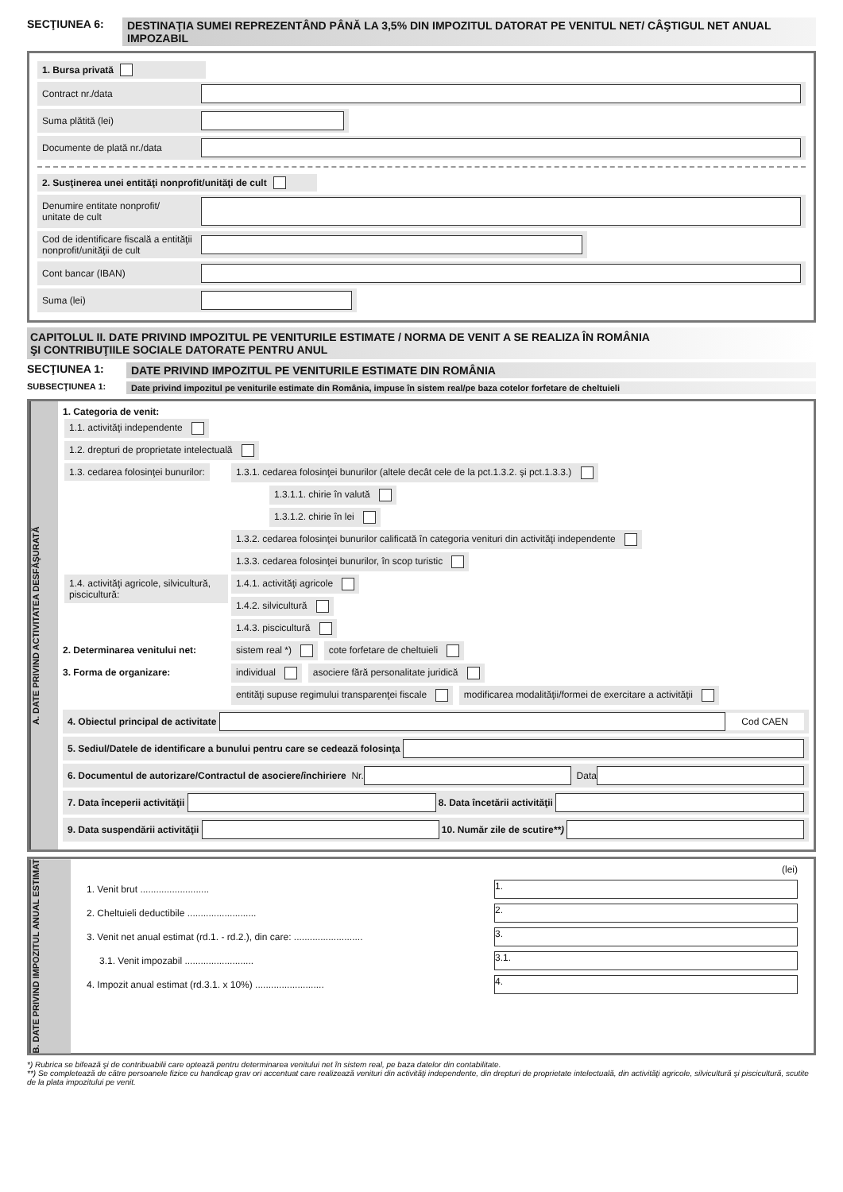SECŢIUNEA 6: DESTINAŢIA SUMEI REPREZENTÂND PÂNĂ LA 3,5% DIN IMPOZITUL DATORAT PE VENITUL NET/ CÂŞTIGUL NET ANUAL IMPOZABIL
1. Bursa privată
Contract nr./data
Suma plătită (lei)
Documente de plată nr./data
2. Susţinerea unei entităţi nonprofit/unităţi de cult
Denumire entitate nonprofit/
unitate de cult
Cod de identificare fiscală a entităţii nonprofit/unităţii de cult
Cont bancar (IBAN)
Suma (lei)
CAPITOLUL II. DATE PRIVIND IMPOZITUL PE VENITURILE ESTIMATE / NORMA DE VENIT A SE REALIZA ÎN ROMÂNIA
ŞI CONTRIBUŢIILE SOCIALE DATORATE PENTRU ANUL
SECŢIUNEA 1: DATE PRIVIND IMPOZITUL PE VENITURILE ESTIMATE DIN ROMÂNIA
SUBSECŢIUNEA 1: Date privind impozitul pe veniturile estimate din România, impuse în sistem real/pe baza cotelor forfetare de cheltuieli
A. DATE PRIVIND ACTIVITATEA DESFĂŞURATĂ
1. Categoria de venit:
1.1. activităţi independente
1.2. drepturi de proprietate intelectuală
1.3. cedarea folosinţei bunurilor:
1.3.1. cedarea folosinţei bunurilor (altele decât cele de la pct.1.3.2. şi pct.1.3.3.)
1.3.1.1. chirie în valută
1.3.1.2. chirie în lei
1.3.2. cedarea folosinţei bunurilor calificată în categoria venituri din activităţi independente
1.3.3. cedarea folosinţei bunurilor, în scop turistic
1.4. activităţi agricole, silvicultură, piscicultură:
1.4.1. activităţi agricole
1.4.2. silvicultură
1.4.3. piscicultură
2. Determinarea venitului net: sistem real *) cote forfetare de cheltuieli
3. Forma de organizare: individual asociere fără personalitate juridică
entităţi supuse regimului transparenţei fiscale modificarea modalităţii/formei de exercitare a activităţii
4. Obiectul principal de activitate Cod CAEN
5. Sediul/Datele de identificare a bunului pentru care se cedează folosinţa
6. Documentul de autorizare/Contractul de asociere/închiriere Nr. Data
7. Data începerii activităţii 8. Data încetării activităţii
9. Data suspendării activităţii 10. Număr zile de scutire**)
B. DATE PRIVIND IMPOZITUL ANUAL ESTIMAT
(lei)
1. Venit brut .......................... 1.
2. Cheltuieli deductibile .......................... 2.
3. Venit net anual estimat (rd.1. - rd.2.), din care: .......................... 3.
3.1. Venit impozabil .......................... 3.1.
4. Impozit anual estimat (rd.3.1. x 10%) .......................... 4.
*) Rubrica se bifează şi de contribuabilii care optează pentru determinarea venitului net în sistem real, pe baza datelor din contabilitate.
**) Se completează de către persoanele fizice cu handicap grav ori accentuat care realizează venituri din activităţi independente, din drepturi de proprietate intelectuală, din activităţi agricole, silvicultură şi piscicultură, scutite de la plata impozitului pe venit.